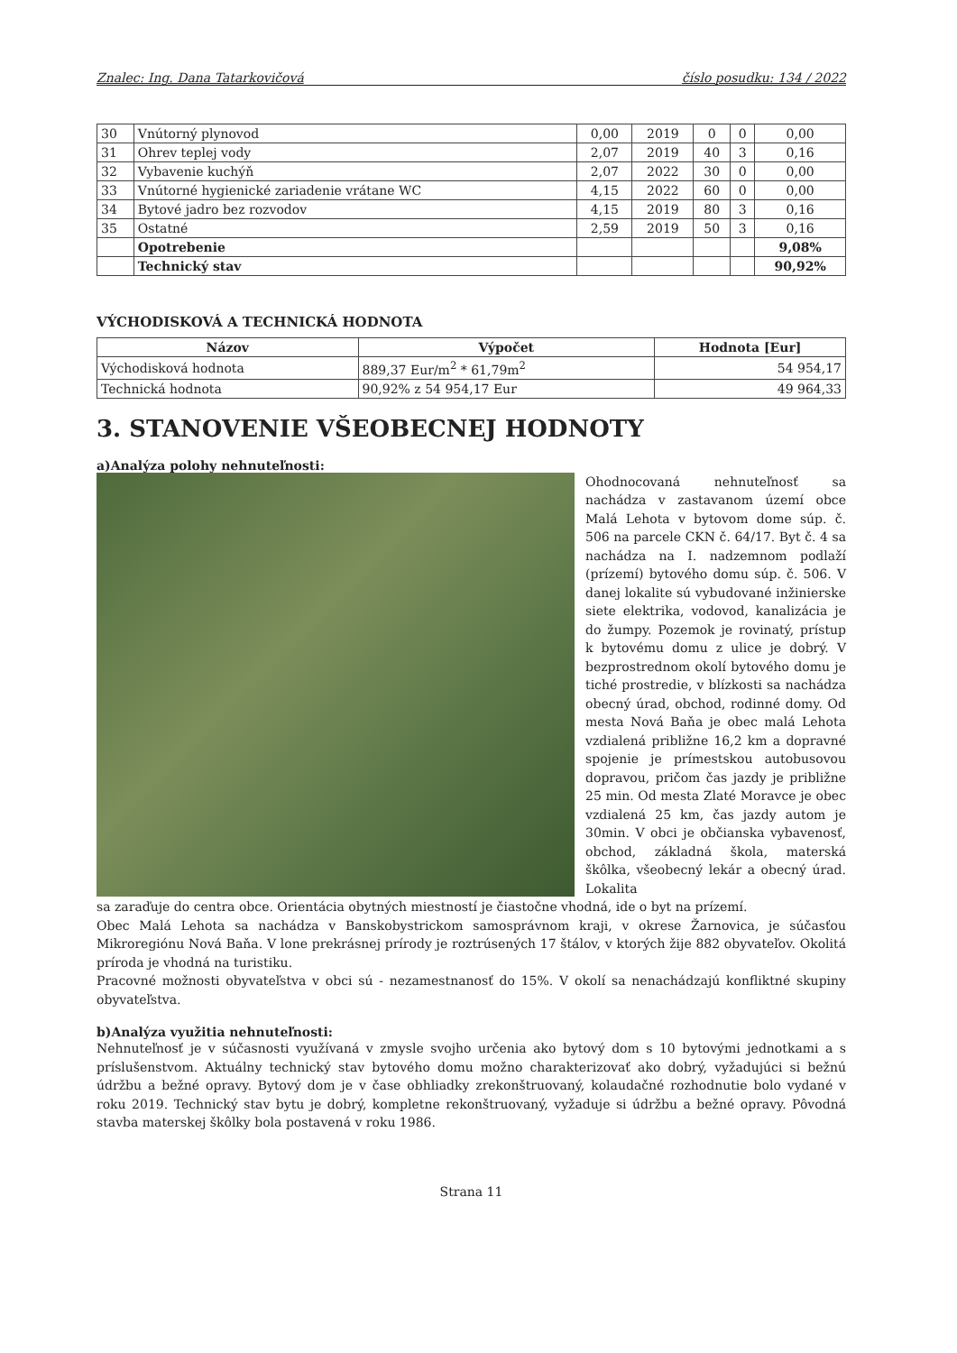Znalec: Ing. Dana Tatarkovičová číslo posudku: 134 / 2022
| 30 | Vnútorný plynovod | 0,00 | 2019 | 0 | 0 | 0,00 |
| 31 | Ohrev teplej vody | 2,07 | 2019 | 40 | 3 | 0,16 |
| 32 | Vybavenie kuchýň | 2,07 | 2022 | 30 | 0 | 0,00 |
| 33 | Vnútorné hygienické zariadenie vrátane WC | 4,15 | 2022 | 60 | 0 | 0,00 |
| 34 | Bytové jadro bez rozvodov | 4,15 | 2019 | 80 | 3 | 0,16 |
| 35 | Ostatné | 2,59 | 2019 | 50 | 3 | 0,16 |
| | Opotrebenie | | | | | 9,08% |
| | Technický stav | | | | | 90,92% |
VÝCHODISKOVÁ A TECHNICKÁ HODNOTA
| Názov | Výpočet | Hodnota [Eur] |
| --- | --- | --- |
| Východisková hodnota | 889,37 Eur/m<sup>2</sup> * 61,79m<sup>2</sup> | 54 954,17 |
| Technická hodnota | 90,92% z 54 954,17 Eur | 49 964,33 |
3. STANOVENIE VŠEOBECNEJ HODNOTY
a)Analýza polohy nehnuteľnosti:
Ohodnocovaná nehnuteľnosť sa nachádza v zastavanom území obce Malá Lehota v bytovom dome súp. č. 506 na parcele CKN č. 64/17. Byt č. 4 sa nachádza na I. nadzemnom podlaží (prízemí) bytového domu súp. č. 506. V danej lokalite sú vybudované inžinierske siete elektrika, vodovod, kanalizácia je do žumpy. Pozemok je rovinatý, prístup k bytovému domu z ulice je dobrý. V bezprostrednom okolí bytového domu je tiché prostredie, v blízkosti sa nachádza obecný úrad, obchod, rodinné domy. Od mesta Nová Baňa je obec malá Lehota vzdialená približne 16,2 km a dopravné spojenie je prímestskou autobusovou dopravou, pričom čas jazdy je približne 25 min. Od mesta Zlaté Moravce je obec vzdialená 25 km, čas jazdy autom je 30min. V obci je občianska vybavenosť, obchod, základná škola, materská škôlka, všeobecný lekár a obecný úrad. Lokalita
sa zaraďuje do centra obce. Orientácia obytných miestností je čiastočne vhodná, ide o byt na prízemí.
Obec Malá Lehota sa nachádza v Banskobystrickom samosprávnom kraji, v okrese Žarnovica, je súčasťou Mikroregiónu Nová Baňa. V lone prekrásnej prírody je roztrúsených 17 štálov, v ktorých žije 882 obyvateľov. Okolitá príroda je vhodná na turistiku.
Pracovné možnosti obyvateľstva v obci sú - nezamestnanosť do 15%. V okolí sa nenachádzajú konfliktné skupiny obyvateľstva.
b)Analýza využitia nehnuteľnosti:
Nehnuteľnosť je v súčasnosti využívaná v zmysle svojho určenia ako bytový dom s 10 bytovými jednotkami a s príslušenstvom. Aktuálny technický stav bytového domu možno charakterizovať ako dobrý, vyžadujúci si bežnú údržbu a bežné opravy. Bytový dom je v čase obhliadky zrekonštruovaný, kolaudačné rozhodnutie bolo vydané v roku 2019. Technický stav bytu je dobrý, kompletne rekonštruovaný, vyžaduje si údržbu a bežné opravy. Pôvodná stavba materskej škôlky bola postavená v roku 1986.
Strana 11